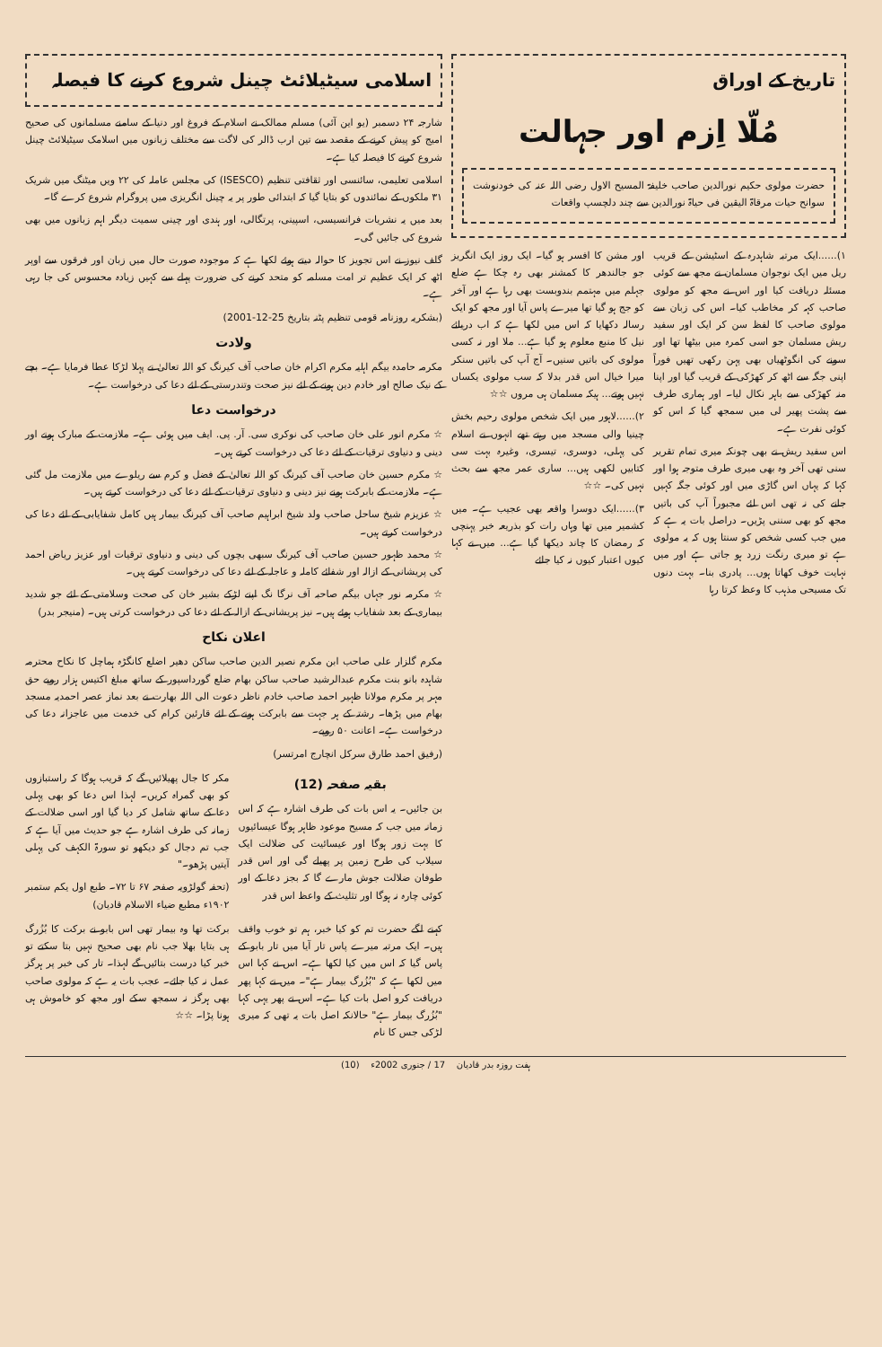تاریخ کے اوراق
مُلّا اِزم اور جہالت
حضرت مولوی حکیم نورالدین صاحب خلیفۃ المسیح الاول رضی اللہ عنہ کی خودنوشت سوانح حیات مرقاۃ الیقین فی حیاۃ نورالدین سے چند دلچسپ واقعات
۱)......ایک مرتبہ شاہدرہ کے اسٹیشن کے قریب ریل میں ایک نوجوان مسلمان نے مجھ سے کوئی مسئلہ دریافت کیا اور اس نے مجھ کو مولوی صاحب کہہ کر مخاطب کیا۔ اس کی زبان سے مولوی صاحب کا لفظ سن کر ایک اور سفید ریش مسلمان جو اسی کمرہ میں بیٹھا تھا اور سونے کی انگوٹھیاں بھی پہن رکھی تھیں فوراً اپنی جگہ سے اٹھ کر کھڑکی کے قریب گیا اور اپنا منہ کھڑکی سے باہر نکال لیا۔ اور ہماری طرف سے پشت پھیر لی میں سمجھ گیا کہ اس کو کوئی نفرت ہے۔
اس سفید ریش نے بھی چونکہ میری تمام تقریر سنی تھی آخر وہ بھی میری طرف متوجہ ہوا اور کہا کہ یہاں اس گاڑی میں اور کوئی جگہ کہیں جانے کی نہ تھی اس لئے مجبوراً آپ کی باتیں مجھ کو بھی سننی پڑیں۔ دراصل بات یہ ہے کہ میں جب کسی شخص کو سنتا ہوں کہ یہ مولوی ہے تو میری رنگت زرد ہو جاتی ہے اور میں نہایت خوف کھاتا ہوں... پادری بنا۔ بہت دنوں تک مسیحی مذہب کا وعظ کرتا رہا
اور مشن کا افسر ہو گیا۔ ایک روز ایک انگریز جو جالندھر کا کمشنر بھی رہ چکا ہے ضلع جہلم میں مہتمم بندوبست بھی رہا ہے اور آخر کو جج ہو گیا تھا میرے پاس آیا اور مجھ کو ایک رسالہ دکھایا کہ اس میں لکھا ہے کہ اب دریائے نیل کا منبع معلوم ہو گیا ہے... ملا اور نہ کسی مولوی کی باتیں سنیں۔ آج آپ کی باتیں سنکر میرا خیال اس قدر بدلا کہ سب مولوی یکساں نہیں ہوتے... ہیکہ مسلمان ہی مروں ☆☆
۲)......لاہور میں ایک شخص مولوی رحیم بخش چینیا والی مسجد میں رہتے تھے انہوں نے اسلام کی پہلی، دوسری، تیسری، وغیرہ بہت سی کتابیں لکھی ہیں... ساری عمر مجھ سے بحث نہیں کی۔ ☆☆
۳)......ایک دوسرا واقعہ بھی عجیب ہے۔ میں کشمیر میں تھا وہاں رات کو بذریعہ خبر پہنچی کہ رمضان کا چاند دیکھا گیا ہے... میں نے کہا کیوں اعتبار کیوں نہ کیا جائے
اسلامی سیٹیلائٹ چینل شروع کرنے کا فیصلہ
شارجہ ۲۴ دسمبر (یو این آئی) مسلم ممالک نے اسلام کے فروغ اور دنیا کے سامنے مسلمانوں کی صحیح امیج کو پیش کرنے کے مقصد سے تین ارب ڈالر کی لاگت سے مختلف زبانوں میں اسلامک سیٹیلائٹ چینل شروع کرنے کا فیصلہ کیا ہے۔
اسلامی تعلیمی، سائنسی اور ثقافتی تنظیم (ISESCO) کی مجلس عاملہ کی ۲۲ ویں میٹنگ میں شریک ۳۱ ملکوں کے نمائندوں کو بتایا گیا کہ ابتدائی طور پر یہ چینل انگریزی میں پروگرام شروع کرے گا۔
بعد میں یہ نشریات فرانسیسی، اسپینی، پرتگالی، اور ہندی اور چینی سمیت دیگر اہم زبانوں میں بھی شروع کی جائیں گی۔
گلف نیوز نے اس تجویز کا حوالہ دیتے ہوئے لکھا ہے کہ موجودہ صورت حال میں زبان اور فرقوں سے اوپر اٹھ کر ایک عظیم تر امت مسلمہ کو متحد کرنے کی ضرورت پہلے سے کہیں زیادہ محسوس کی جا رہی ہے۔
(بشکریہ روزنامہ قومی تنظیم پٹنہ بتاریخ 25-12-2001)
ولادت
مکرمہ حامدہ بیگم اہلیہ مکرم اکرام خان صاحب آف کیرنگ کو اللہ تعالیٰ نے پہلا لڑکا عطا فرمایا ہے۔ بچے کے نیک صالح اور خادم دین ہونے کے لئے نیز صحت وتندرستی کے لئے دعا کی درخواست ہے۔
درخواست دعا
☆ مکرم انور علی خان صاحب کی نوکری سی. آر. پی. ایف میں ہوئی ہے۔ ملازمت کے مبارک ہونے اور دینی و دنیاوی ترقیات کے لئے دعا کی درخواست کرتے ہیں۔
☆ مکرم حسین خان صاحب آف کیرنگ کو اللہ تعالیٰ کے فضل و کرم سے ریلوے میں ملازمت مل گئی ہے۔ ملازمت کے بابرکت ہونے نیز دینی و دنیاوی ترقیات کے لئے دعا کی درخواست کرتے ہیں۔
☆ عزیزم شیخ ساحل صاحب ولد شیخ ابراہیم صاحب آف کیرنگ بیمار ہیں کامل شفایابی کے لئے دعا کی درخواست کرتے ہیں۔
☆ محمد ظہور حسین صاحب آف کیرنگ سبھی بچوں کی دینی و دنیاوی ترقیات اور عزیز ریاض احمد کی پریشانی کے ازالہ اور شفائے کاملہ و عاجلہ کے لئے دعا کی درخواست کرتے ہیں۔
☆ مکرمہ نور جہاں بیگم صاحبہ آف نرگا نگ اپنے لڑکے بشیر خان کی صحت وسلامتی کے لئے جو شدید بیماری کے بعد شفایاب ہوئے ہیں۔ نیز پریشانی کے ازالہ کے لئے دعا کی درخواست کرتی ہیں۔ (منیجر بدر)
اعلان نکاح
مکرم گلزار علی صاحب ابن مکرم نصیر الدین صاحب ساکن دھیر اضلع کانگڑہ ہماچل کا نکاح محترمہ شاہدہ بانو بنت مکرم عبدالرشید صاحب ساکن بھام ضلع گورداسپور کے ساتھ مبلغ اکتیس ہزار روپے حق مہر پر مکرم مولانا ظہیر احمد صاحب خادم ناظر دعوت الی اللہ بھارت نے بعد نماز عصر احمدیہ مسجد بھام میں پڑھا۔ رشتہ کے ہر جہت سے بابرکت ہونے کے لئے قارئین کرام کی خدمت میں عاجزانہ دعا کی درخواست ہے۔ اعانت ۵۰ روپے۔
(رفیق احمد طارق سرکل انچارج امرتسر)
بقیہ صفحہ (12)
بن جائیں۔ یہ اس بات کی طرف اشارہ ہے کہ اس زمانہ میں جب کہ مسیح موعود ظاہر ہوگا عیسائیوں کا بہت زور ہوگا اور عیسائیت کی ضلالت ایک سیلاب کی طرح زمین پر پھیلے گی اور اس قدر طوفان ضلالت جوش مارے گا کہ بجز دعا کے اور کوئی چارہ نہ ہوگا اور تثلیث کے واعظ اس قدر
مکر کا جال پھیلائیں گے کہ قریب ہوگا کہ راستبازوں کو بھی گمراہ کریں۔ لہذا اس دعا کو بھی پہلی دعا کے ساتھ شامل کر دیا گیا اور اسی ضلالت کے زمانہ کی طرف اشارہ ہے جو حدیث میں آیا ہے کہ جب تم دجال کو دیکھو تو سورۃ الکہف کی پہلی آیتیں پڑھو۔"
(تحفہ گولڑویہ صفحہ ۶۷ تا ۷۲۔ طبع اول یکم ستمبر ۱۹۰۲ء مطبع ضیاء الاسلام قادیان)
کہنے لگے حضرت تم کو کیا خبر، ہم تو خوب واقف ہیں۔ ایک مرتبہ میرے پاس تار آیا میں تار بابو کے پاس گیا کہ اس میں کیا لکھا ہے۔ اس نے کہا اس میں لکھا ہے کہ "بُزُرگ بیمار ہے"۔ میں نے کہا پھر دریافت کرو اصل بات کیا ہے۔ اس نے پھر یہی کہا "بُزُرگ بیمار ہے" حالانکہ اصل بات یہ تھی کہ میری لڑکی جس کا نام
برکت تھا وہ بیمار تھی اس بابو نے برکت کا بُزُرگ ہی بتایا بھلا جب نام بھی صحیح نہیں بتا سکتے تو خبر کیا درست بتائیں گے لہذا۔ تار کی خبر پر ہرگز عمل نہ کیا جائے۔ عجب بات یہ ہے کہ مولوی صاحب بھی ہرگز نہ سمجھ سکے اور مجھ کو خاموش ہی ہونا پڑا۔ ☆☆
ہفت روزہ بدر قادیان 17 / جنوری 2002ء (10)